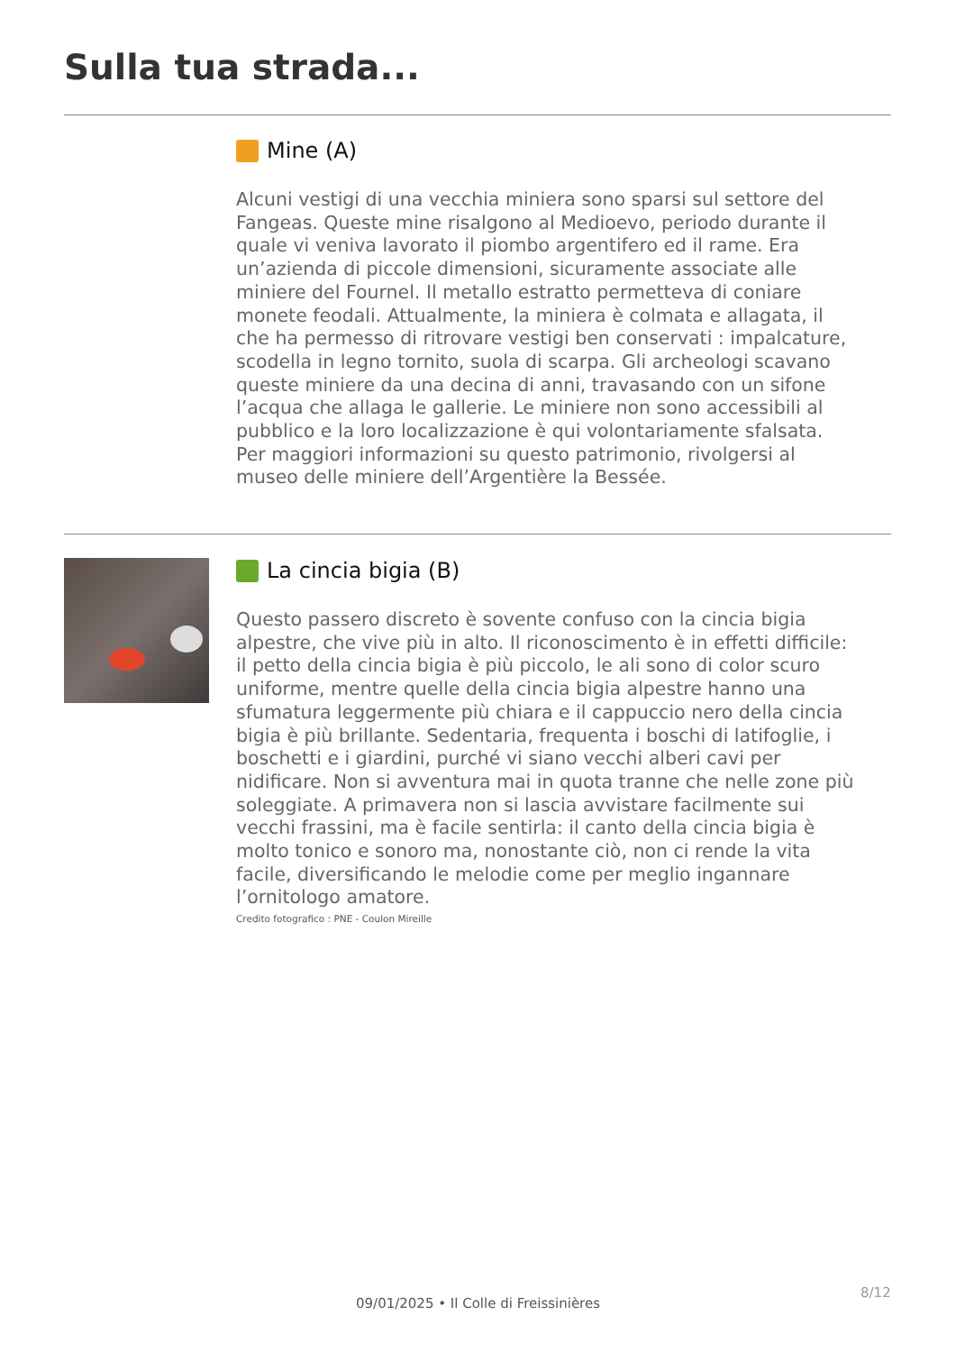Sulla tua strada...
Mine (A)
Alcuni vestigi di una vecchia miniera sono sparsi sul settore del Fangeas. Queste mine risalgono al Medioevo, periodo durante il quale vi veniva lavorato il piombo argentifero ed il rame. Era un’azienda di piccole dimensioni, sicuramente associate alle miniere del Fournel. Il metallo estratto permetteva di coniare monete feodali. Attualmente, la miniera è colmata e allagata, il che ha permesso di ritrovare vestigi ben conservati : impalcature, scodella in legno tornito, suola di scarpa. Gli archeologi scavano queste miniere da una decina di anni, travasando con un sifone l’acqua che allaga le gallerie. Le miniere non sono accessibili al pubblico e la loro localizzazione è qui volontariamente sfalsata. Per maggiori informazioni su questo patrimonio, rivolgersi al museo delle miniere dell’Argentière la Bessée.
La cincia bigia (B)
Questo passero discreto è sovente confuso con la cincia bigia alpestre, che vive più in alto. Il riconoscimento è in effetti difficile: il petto della cincia bigia è più piccolo, le ali sono di color scuro uniforme, mentre quelle della cincia bigia alpestre hanno una sfumatura leggermente più chiara e il cappuccio nero della cincia bigia è più brillante. Sedentaria, frequenta i boschi di latifoglie, i boschetti e i giardini, purché vi siano vecchi alberi cavi per nidificare. Non si avventura mai in quota tranne che nelle zone più soleggiate. A primavera non si lascia avvistare facilmente sui vecchi frassini, ma è facile sentirla: il canto della cincia bigia è molto tonico e sonoro ma, nonostante ciò, non ci rende la vita facile, diversificando le melodie come per meglio ingannare l’ornitologo amatore.
Credito fotografico : PNE - Coulon Mireille
8/12
09/01/2025 • Il Colle di Freissinières